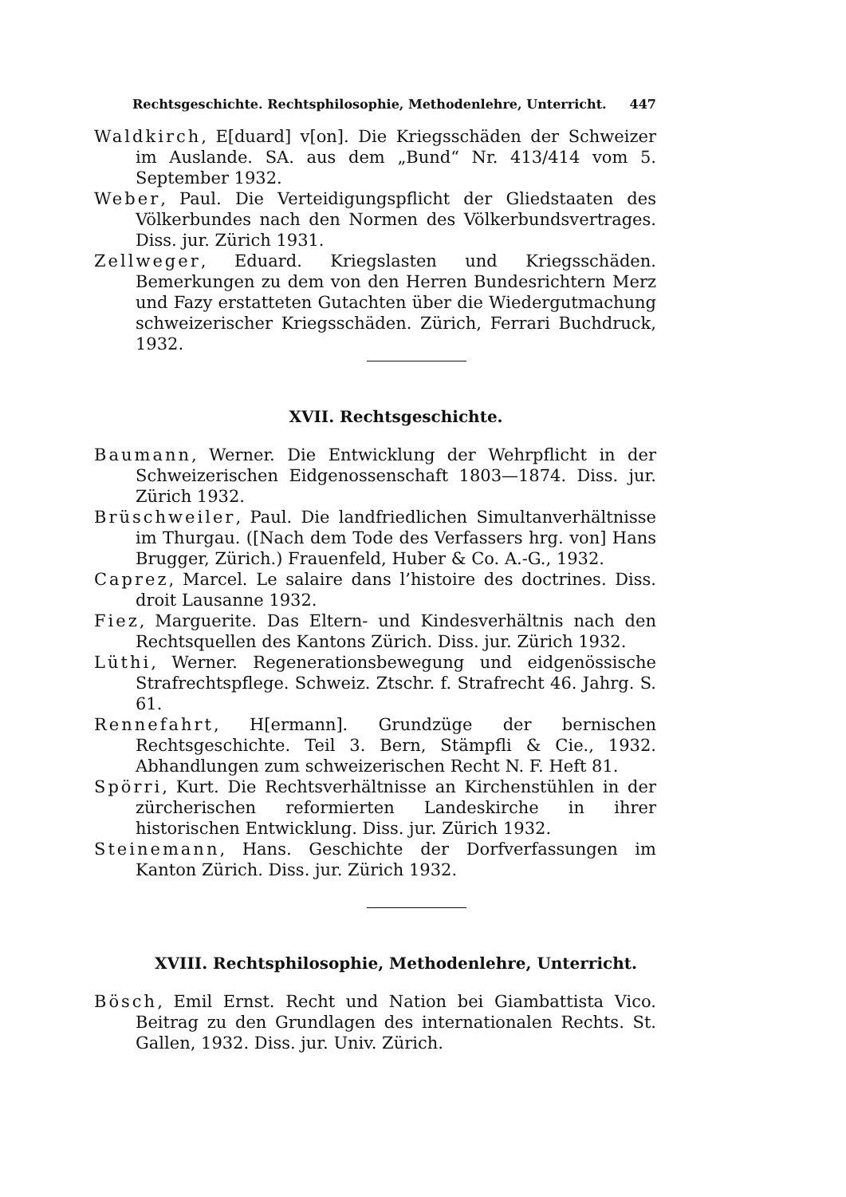Rechtsgeschichte. Rechtsphilosophie, Methodenlehre, Unterricht. 447
Waldkirch, E[duard] v[on]. Die Kriegsschäden der Schweizer im Auslande. SA. aus dem „Bund“ Nr. 413/414 vom 5. September 1932.
Weber, Paul. Die Verteidigungspflicht der Gliedstaaten des Völkerbundes nach den Normen des Völkerbundsvertrages. Diss. jur. Zürich 1931.
Zellweger, Eduard. Kriegslasten und Kriegsschäden. Bemerkungen zu dem von den Herren Bundesrichtern Merz und Fazy erstatteten Gutachten über die Wiedergutmachung schweizerischer Kriegsschäden. Zürich, Ferrari Buchdruck, 1932.
XVII. Rechtsgeschichte.
Baumann, Werner. Die Entwicklung der Wehrpflicht in der Schweizerischen Eidgenossenschaft 1803—1874. Diss. jur. Zürich 1932.
Brüschweiler, Paul. Die landfriedlichen Simultanverhältnisse im Thurgau. ([Nach dem Tode des Verfassers hrg. von] Hans Brugger, Zürich.) Frauenfeld, Huber & Co. A.-G., 1932.
Caprez, Marcel. Le salaire dans l’histoire des doctrines. Diss. droit Lausanne 1932.
Fiez, Marguerite. Das Eltern- und Kindesverhältnis nach den Rechtsquellen des Kantons Zürich. Diss. jur. Zürich 1932.
Lüthi, Werner. Regenerationsbewegung und eidgenössische Strafrechtspflege. Schweiz. Ztschr. f. Strafrecht 46. Jahrg. S. 61.
Rennefahrt, H[ermann]. Grundzüge der bernischen Rechtsgeschichte. Teil 3. Bern, Stämpfli & Cie., 1932. Abhandlungen zum schweizerischen Recht N. F. Heft 81.
Spörri, Kurt. Die Rechtsverhältnisse an Kirchenstühlen in der zürcherischen reformierten Landeskirche in ihrer historischen Entwicklung. Diss. jur. Zürich 1932.
Steinemann, Hans. Geschichte der Dorfverfassungen im Kanton Zürich. Diss. jur. Zürich 1932.
XVIII. Rechtsphilosophie, Methodenlehre, Unterricht.
Bösch, Emil Ernst. Recht und Nation bei Giambattista Vico. Beitrag zu den Grundlagen des internationalen Rechts. St. Gallen, 1932. Diss. jur. Univ. Zürich.